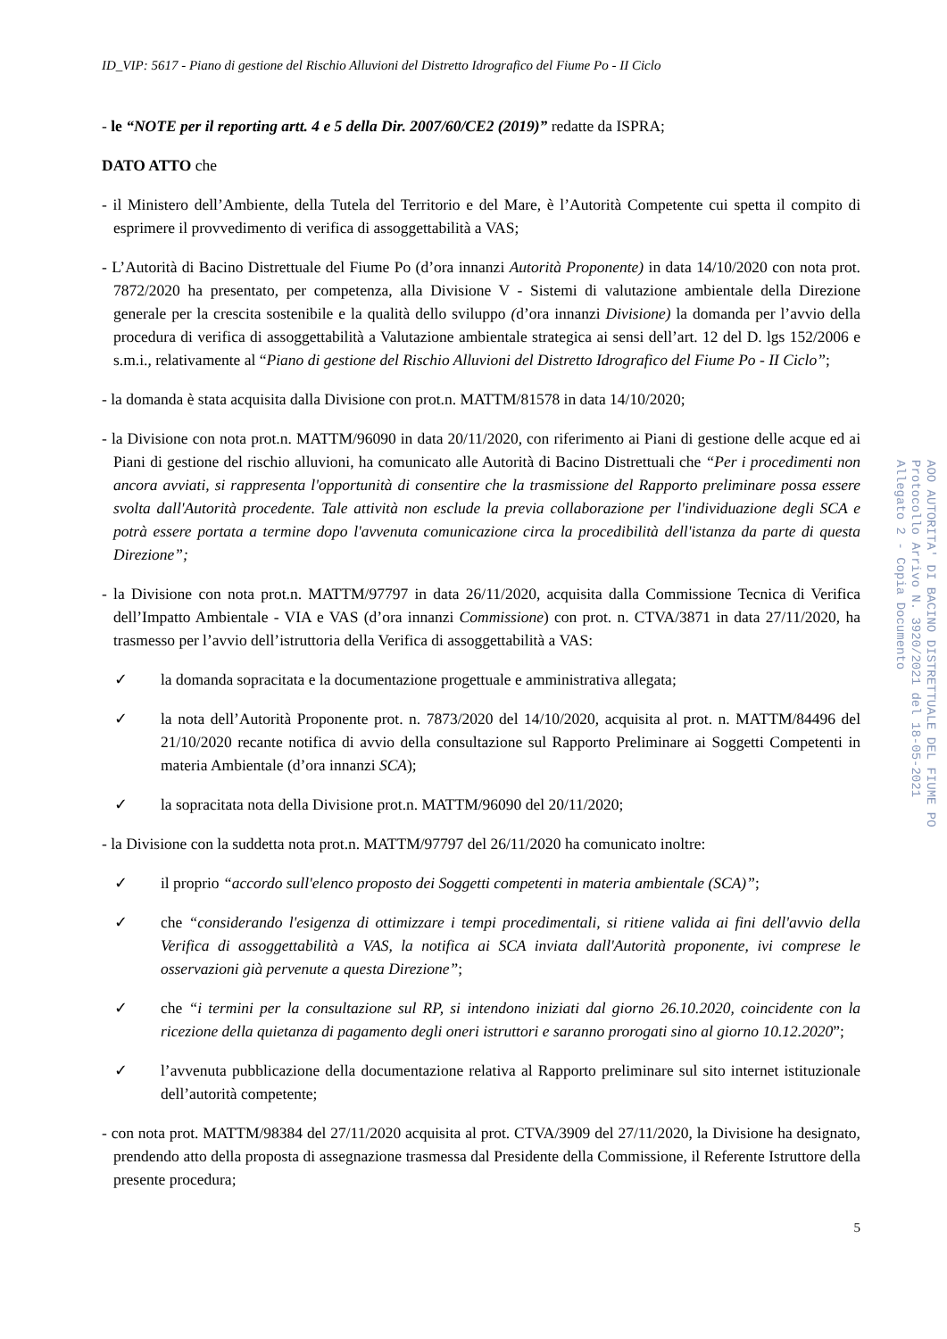ID_VIP: 5617 - Piano di gestione del Rischio Alluvioni del Distretto Idrografico del Fiume Po - II Ciclo
- le “NOTE per il reporting artt. 4 e 5 della Dir. 2007/60/CE2 (2019)” redatte da ISPRA;
DATO ATTO che
- il Ministero dell’Ambiente, della Tutela del Territorio e del Mare, è l’Autorità Competente cui spetta il compito di esprimere il provvedimento di verifica di assoggettabilità a VAS;
- L’Autorità di Bacino Distrettuale del Fiume Po (d’ora innanzi Autorità Proponente) in data 14/10/2020 con nota prot. 7872/2020 ha presentato, per competenza, alla Divisione V - Sistemi di valutazione ambientale della Direzione generale per la crescita sostenibile e la qualità dello sviluppo (d’ora innanzi Divisione) la domanda per l’avvio della procedura di verifica di assoggettabilità a Valutazione ambientale strategica ai sensi dell’art. 12 del D. lgs 152/2006 e s.m.i., relativamente al “Piano di gestione del Rischio Alluvioni del Distretto Idrografico del Fiume Po - II Ciclo”;
- la domanda è stata acquisita dalla Divisione con prot.n. MATTM/81578 in data 14/10/2020;
- la Divisione con nota prot.n. MATTM/96090 in data 20/11/2020, con riferimento ai Piani di gestione delle acque ed ai Piani di gestione del rischio alluvioni, ha comunicato alle Autorità di Bacino Distrettuali che “Per i procedimenti non ancora avviati, si rappresenta l'opportunità di consentire che la trasmissione del Rapporto preliminare possa essere svolta dall'Autorità procedente. Tale attività non esclude la previa collaborazione per l'individuazione degli SCA e potrà essere portata a termine dopo l'avvenuta comunicazione circa la procedibilità dell'istanza da parte di questa Direzione”;
- la Divisione con nota prot.n. MATTM/97797 in data 26/11/2020, acquisita dalla Commissione Tecnica di Verifica dell’Impatto Ambientale - VIA e VAS (d’ora innanzi Commissione) con prot. n. CTVA/3871 in data 27/11/2020, ha trasmesso per l’avvio dell’istruttoria della Verifica di assoggettabilità a VAS:
✓ la domanda sopracitata e la documentazione progettuale e amministrativa allegata;
✓ la nota dell’Autorità Proponente prot. n. 7873/2020 del 14/10/2020, acquisita al prot. n. MATTM/84496 del 21/10/2020 recante notifica di avvio della consultazione sul Rapporto Preliminare ai Soggetti Competenti in materia Ambientale (d’ora innanzi SCA);
✓ la sopracitata nota della Divisione prot.n. MATTM/96090 del 20/11/2020;
- la Divisione con la suddetta nota prot.n. MATTM/97797 del 26/11/2020 ha comunicato inoltre:
✓ il proprio “accordo sull'elenco proposto dei Soggetti competenti in materia ambientale (SCA)”;
✓ che “considerando l'esigenza di ottimizzare i tempi procedimentali, si ritiene valida ai fini dell'avvio della Verifica di assoggettabilità a VAS, la notifica ai SCA inviata dall'Autorità proponente, ivi comprese le osservazioni già pervenute a questa Direzione”;
✓ che “i termini per la consultazione sul RP, si intendono iniziati dal giorno 26.10.2020, coincidente con la ricezione della quietanza di pagamento degli oneri istruttori e saranno prorogati sino al giorno 10.12.2020”;
✓ l’avvenuta pubblicazione della documentazione relativa al Rapporto preliminare sul sito internet istituzionale dell’autorità competente;
- con nota prot. MATTM/98384 del 27/11/2020 acquisita al prot. CTVA/3909 del 27/11/2020, la Divisione ha designato, prendendo atto della proposta di assegnazione trasmessa dal Presidente della Commissione, il Referente Istruttore della presente procedura;
5
AOO AUTORITA' DI BACINO DISTRETTUALE DEL FIUME PO
Protocollo Arrivo N. 3920/2021 del 18-05-2021
Allegato 2 - Copia Documento